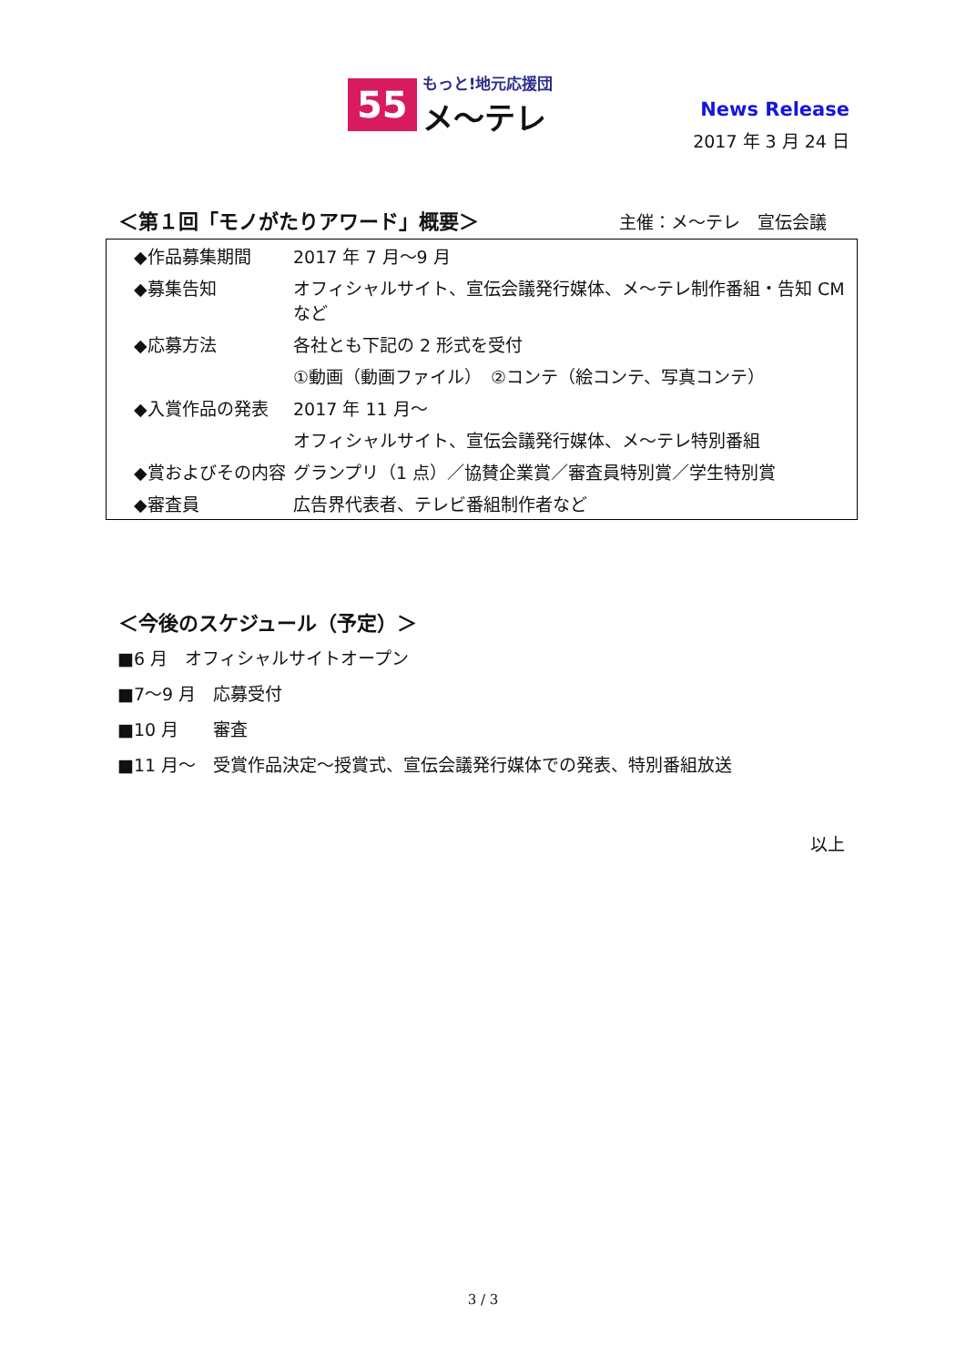55
もっと!地元応援団
メ～テレ
News Release
2017 年 3 月 24 日
＜第１回「モノがたりアワード」概要＞ 主催：メ～テレ　宣伝会議
| ◆作品募集期間 | 2017 年 7 月～9 月 |
| ◆募集告知 | オフィシャルサイト、宣伝会議発行媒体、メ～テレ制作番組・告知 CM など |
| ◆応募方法 | 各社とも下記の 2 形式を受付 |
| | ①動画（動画ファイル） ②コンテ（絵コンテ、写真コンテ） |
| ◆入賞作品の発表 | 2017 年 11 月～ |
| | オフィシャルサイト、宣伝会議発行媒体、メ～テレ特別番組 |
| ◆賞およびその内容 | グランプリ（1 点）／協賛企業賞／審査員特別賞／学生特別賞 |
| ◆審査員 | 広告界代表者、テレビ番組制作者など |
＜今後のスケジュール（予定）＞
■6 月　オフィシャルサイトオープン
■7～9 月　応募受付
■10 月　　審査
■11 月～　受賞作品決定～授賞式、宣伝会議発行媒体での発表、特別番組放送
以上
3 / 3